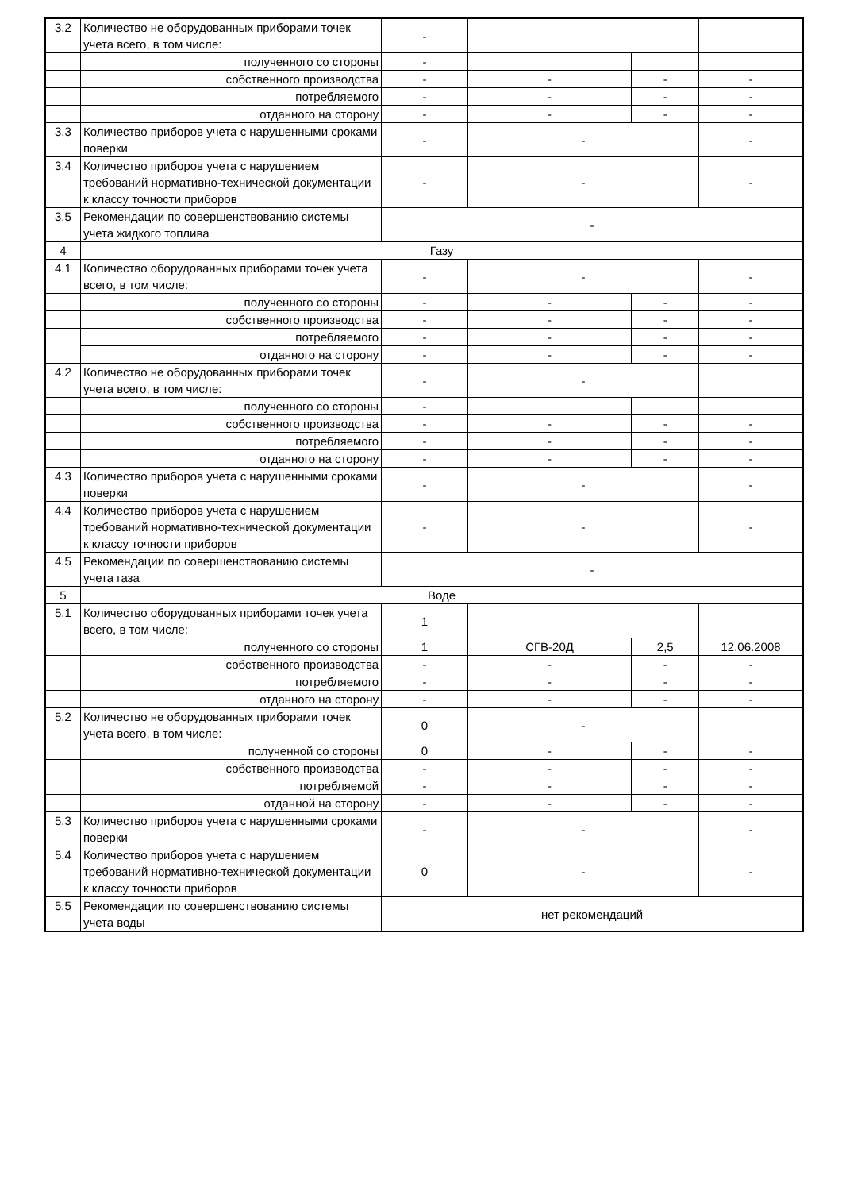| 3.2 | Количество не оборудованных приборами точек учета всего, в том числе: | - | | | |
| | полученного со стороны | - | | | |
| | собственного производства | - | - | - | - |
| | потребляемого | - | - | - | - |
| | отданного на сторону | - | - | - | - |
| 3.3 | Количество приборов учета с нарушенными сроками поверки | - | - | | - |
| 3.4 | Количество приборов учета с нарушением требований нормативно-технической документации к классу точности приборов | - | - | | - |
| 3.5 | Рекомендации по совершенствованию системы учета жидкого топлива | - | | | |
| 4 | Газу | | | | |
| 4.1 | Количество оборудованных приборами точек учета всего, в том числе: | - | - | | - |
| | полученного со стороны | - | - | - | - |
| | собственного производства | - | - | - | - |
| | потребляемого | - | - | - | - |
| | отданного на сторону | - | - | - | - |
| 4.2 | Количество не оборудованных приборами точек учета всего, в том числе: | - | - | | |
| | полученного со стороны | - | | | |
| | собственного производства | - | - | - | - |
| | потребляемого | - | - | - | - |
| | отданного на сторону | - | - | - | - |
| 4.3 | Количество приборов учета с нарушенными сроками поверки | - | - | | - |
| 4.4 | Количество приборов учета с нарушением требований нормативно-технической документации к классу точности приборов | - | - | | - |
| 4.5 | Рекомендации по совершенствованию системы учета газа | - | | | |
| 5 | Воде | | | | |
| 5.1 | Количество оборудованных приборами точек учета всего, в том числе: | 1 | | | |
| | полученного со стороны | 1 | СГВ-20Д | 2,5 | 12.06.2008 |
| | собственного производства | - | - | - | - |
| | потребляемого | - | - | - | - |
| | отданного на сторону | - | - | - | - |
| 5.2 | Количество не оборудованных приборами точек учета всего, в том числе: | 0 | - | | |
| | полученной со стороны | 0 | - | - | - |
| | собственного производства | - | - | - | - |
| | потребляемой | - | - | - | - |
| | отданной на сторону | - | - | - | - |
| 5.3 | Количество приборов учета с нарушенными сроками поверки | - | - | | - |
| 5.4 | Количество приборов учета с нарушением требований нормативно-технической документации к классу точности приборов | 0 | - | | - |
| 5.5 | Рекомендации по совершенствованию системы учета воды | нет рекомендаций | | | |